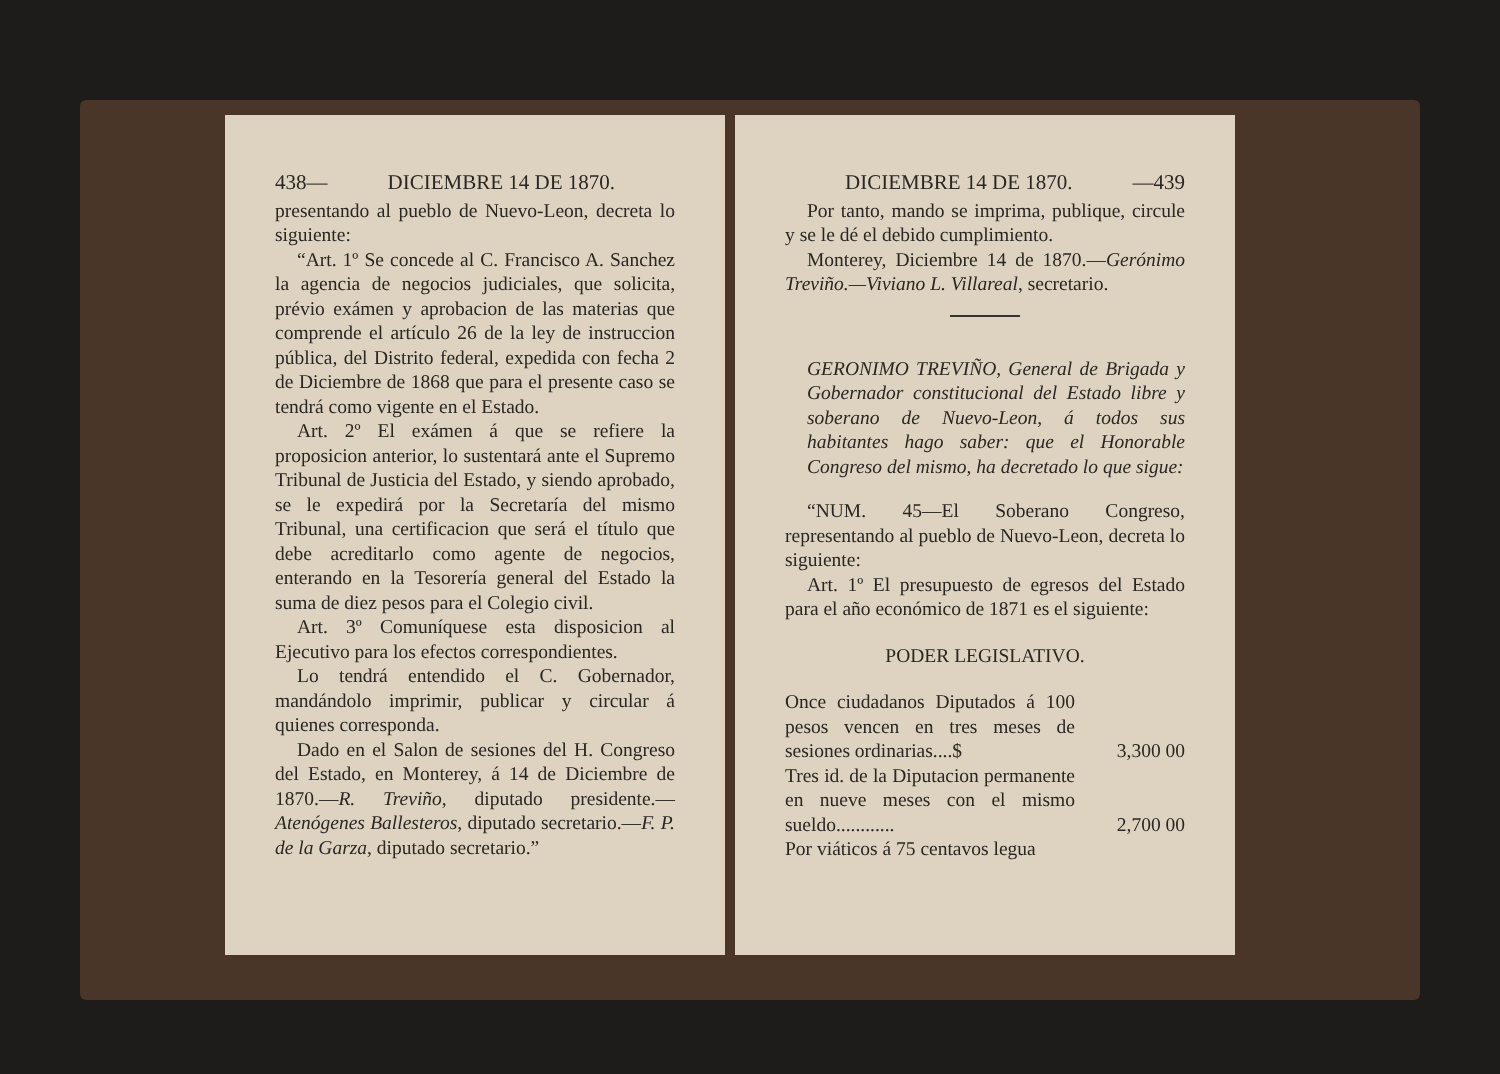438— DICIEMBRE 14 DE 1870.
presentando al pueblo de Nuevo-Leon, decreta lo siguiente:
“Art. 1º Se concede al C. Francisco A. Sanchez la agencia de negocios judiciales, que solicita, prévio exámen y aprobacion de las materias que comprende el artículo 26 de la ley de instruccion pública, del Distrito federal, expedida con fecha 2 de Diciembre de 1868 que para el presente caso se tendrá como vigente en el Estado.
Art. 2º El exámen á que se refiere la proposicion anterior, lo sustentará ante el Supremo Tribunal de Justicia del Estado, y siendo aprobado, se le expedirá por la Secretaría del mismo Tribunal, una certificacion que será el título que debe acreditarlo como agente de negocios, enterando en la Tesorería general del Estado la suma de diez pesos para el Colegio civil.
Art. 3º Comuníquese esta disposicion al Ejecutivo para los efectos correspondientes.
Lo tendrá entendido el C. Gobernador, mandándolo imprimir, publicar y circular á quienes corresponda.
Dado en el Salon de sesiones del H. Congreso del Estado, en Monterey, á 14 de Diciembre de 1870.—R. Treviño, diputado presidente.—Atenógenes Ballesteros, diputado secretario.—F. P. de la Garza, diputado secretario.”
DICIEMBRE 14 DE 1870. —439
Por tanto, mando se imprima, publique, circule y se le dé el debido cumplimiento.
Monterey, Diciembre 14 de 1870.—Gerónimo Treviño.—Viviano L. Villareal, secretario.
GERONIMO TREVIÑO, General de Brigada y Gobernador constitucional del Estado libre y soberano de Nuevo-Leon, á todos sus habitantes hago saber: que el Honorable Congreso del mismo, ha decretado lo que sigue:
“NUM. 45—El Soberano Congreso, representando al pueblo de Nuevo-Leon, decreta lo siguiente:
Art. 1º El presupuesto de egresos del Estado para el año económico de 1871 es el siguiente:
PODER LEGISLATIVO.
| Once ciudadanos Diputados á 100 pesos vencen en tres meses de sesiones ordinarias....$ | 3,300 00 |
| Tres id. de la Diputacion permanente en nueve meses con el mismo sueldo............ | 2,700 00 |
| Por viáticos á 75 centavos legua | |